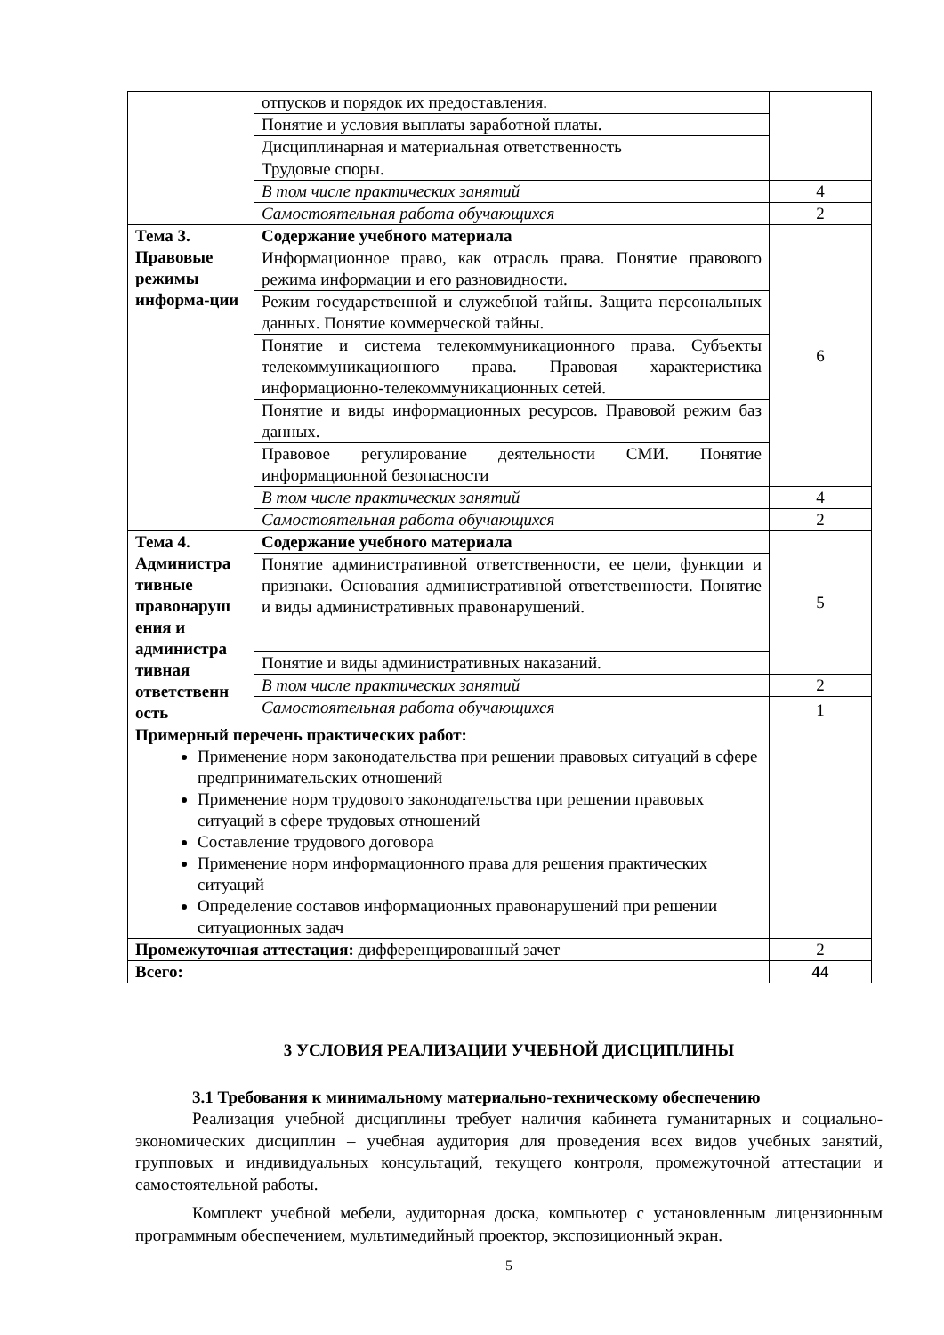| | отпусков и порядок их предоставления. | |
| | Понятие и условия выплаты заработной платы. | |
| | Дисциплинарная и материальная ответственность | |
| | Трудовые споры. | |
| | В том числе практических занятий | 4 |
| | Самостоятельная работа обучающихся | 2 |
| Тема 3. Правовые режимы информа-ции | Содержание учебного материала | 6 |
| | Информационное право, как отрасль права. Понятие правового режима информации и его разновидности. | |
| | Режим государственной и служебной тайны. Защита персональных данных. Понятие коммерческой тайны. | |
| | Понятие и система телекоммуникационного права. Субъекты телекоммуникационного права. Правовая характеристика информационно-телекоммуникационных сетей. | |
| | Понятие и виды информационных ресурсов. Правовой режим баз данных. | |
| | Правовое регулирование деятельности СМИ. Понятие информационной безопасности | |
| | В том числе практических занятий | 4 |
| | Самостоятельная работа обучающихся | 2 |
| Тема 4. Администра тивные правонаруш ения и администра тивная ответственн ость | Содержание учебного материала | 5 |
| | Понятие административной ответственности, ее цели, функции и признаки. Основания административной ответственности. Понятие и виды административных правонарушений. | |
| | Понятие и виды административных наказаний. | |
| | В том числе практических занятий | 2 |
| | Самостоятельная работа обучающихся | 1 |
| Примерный перечень практических работ: Применение норм законодательства при решении правовых ситуаций в сфере предпринимательских отношений Применение норм трудового законодательства при решении правовых ситуаций в сфере трудовых отношений Составление трудового договора Применение норм информационного права для решения практических ситуаций Определение составов информационных правонарушений при решении ситуационных задач | | |
| Промежуточная аттестация: дифференцированный зачет | | 2 |
| Всего: | | 44 |
3 УСЛОВИЯ РЕАЛИЗАЦИИ УЧЕБНОЙ ДИСЦИПЛИНЫ
3.1 Требования к минимальному материально-техническому обеспечению
Реализация учебной дисциплины требует наличия кабинета гуманитарных и социально-экономических дисциплин – учебная аудитория для проведения всех видов учебных занятий, групповых и индивидуальных консультаций, текущего контроля, промежуточной аттестации и самостоятельной работы.
Комплект учебной мебели, аудиторная доска, компьютер с установленным лицензионным программным обеспечением, мультимедийный проектор, экспозиционный экран.
5